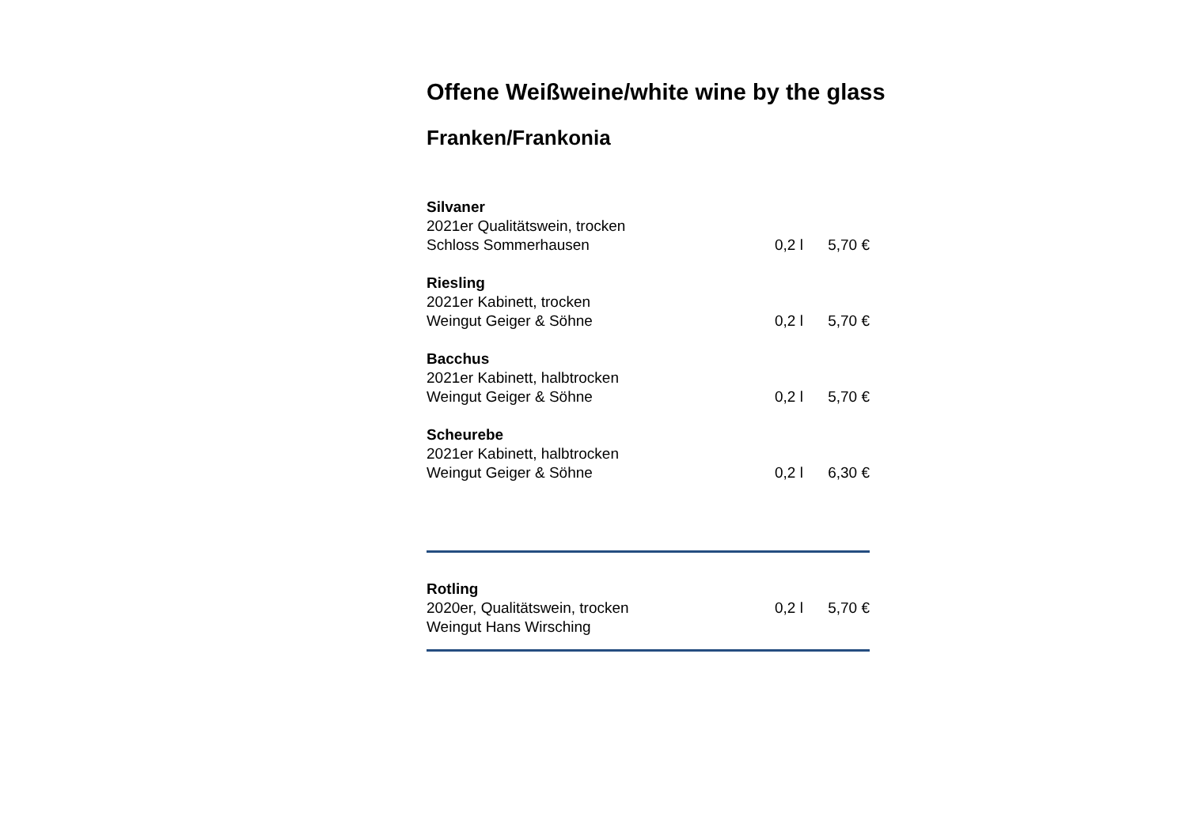Offene Weißweine/white wine by the glass
Franken/Frankonia
Silvaner
2021er Qualitätswein, trocken
Schloss Sommerhausen 0,2 l 5,70 €
Riesling
2021er Kabinett, trocken
Weingut Geiger & Söhne 0,2 l 5,70 €
Bacchus
2021er Kabinett, halbtrocken
Weingut Geiger & Söhne 0,2 l 5,70 €
Scheurebe
2021er Kabinett, halbtrocken
Weingut Geiger & Söhne 0,2 l 6,30 €
Rotling
2020er, Qualitätswein, trocken 0,2 l 5,70 €
Weingut Hans Wirsching